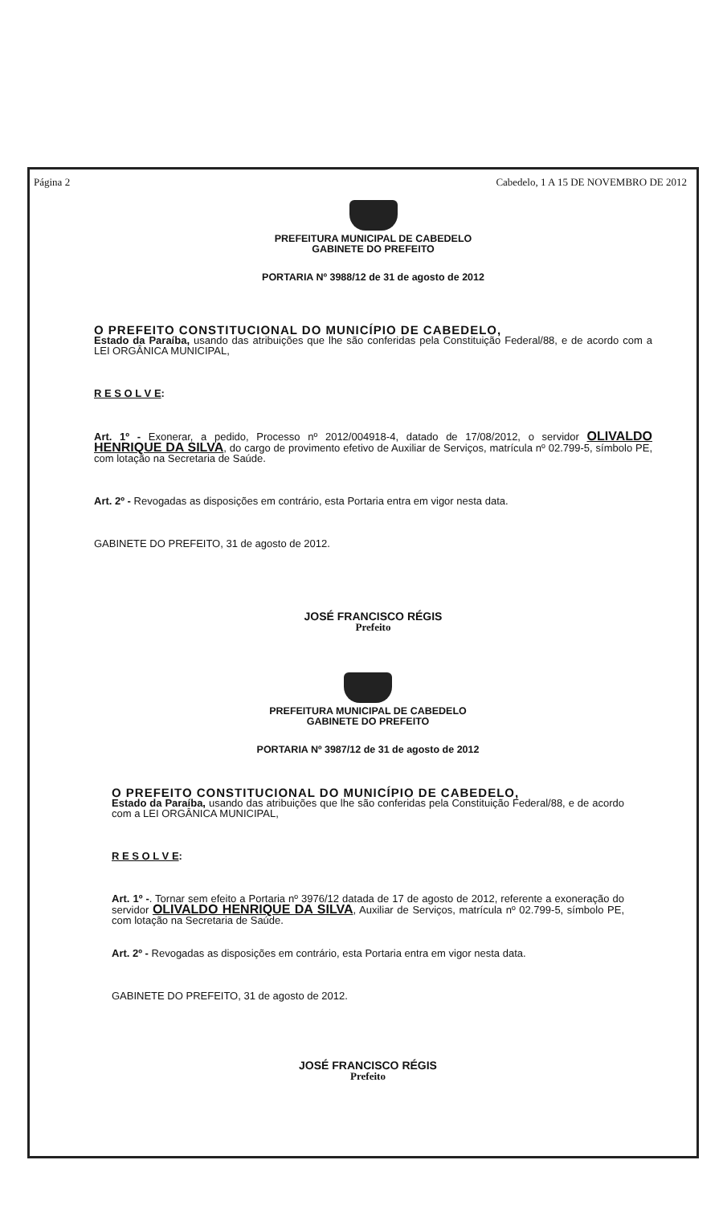Página 2 Cabedelo, 1 A 15 DE NOVEMBRO DE 2012
PREFEITURA MUNICIPAL DE CABEDELO
GABINETE DO PREFEITO
PORTARIA Nº 3988/12 de 31 de agosto de 2012
O PREFEITO CONSTITUCIONAL DO MUNICÍPIO DE CABEDELO,
Estado da Paraíba, usando das atribuições que lhe são conferidas pela Constituição Federal/88, e de acordo com a LEI ORGÂNICA MUNICIPAL,
R E S O L V E:
Art. 1º - Exonerar, a pedido, Processo nº 2012/004918-4, datado de 17/08/2012, o servidor OLIVALDO HENRIQUE DA SILVA, do cargo de provimento efetivo de Auxiliar de Serviços, matrícula nº 02.799-5, símbolo PE, com lotação na Secretaria de Saúde.
Art. 2º - Revogadas as disposições em contrário, esta Portaria entra em vigor nesta data.
GABINETE DO PREFEITO, 31 de agosto de 2012.
JOSÉ FRANCISCO RÉGIS
Prefeito
PREFEITURA MUNICIPAL DE CABEDELO
GABINETE DO PREFEITO
PORTARIA Nº 3987/12 de 31 de agosto de 2012
O PREFEITO CONSTITUCIONAL DO MUNICÍPIO DE CABEDELO,
Estado da Paraíba, usando das atribuições que lhe são conferidas pela Constituição Federal/88, e de acordo com a LEI ORGÂNICA MUNICIPAL,
R E S O L V E:
Art. 1º -. Tornar sem efeito a Portaria nº 3976/12 datada de 17 de agosto de 2012, referente a exoneração do servidor OLIVALDO HENRIQUE DA SILVA, Auxiliar de Serviços, matrícula nº 02.799-5, símbolo PE, com lotação na Secretaria de Saúde.
Art. 2º - Revogadas as disposições em contrário, esta Portaria entra em vigor nesta data.
GABINETE DO PREFEITO, 31 de agosto de 2012.
JOSÉ FRANCISCO RÉGIS
Prefeito